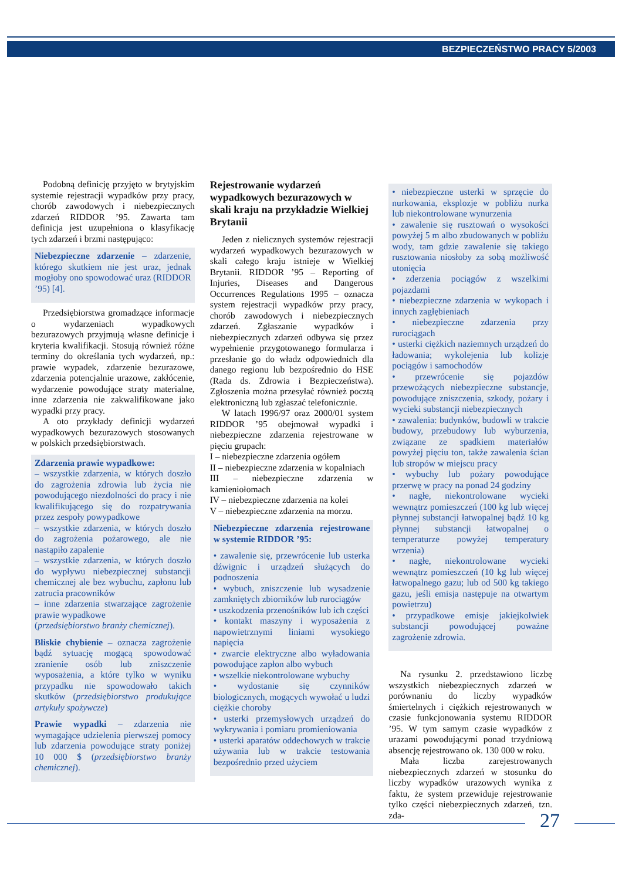BEZPIECZEŃSTWO PRACY 5/2003
Podobną definicję przyjęto w brytyjskim systemie rejestracji wypadków przy pracy, chorób zawodowych i niebezpiecznych zdarzeń RIDDOR ’95. Zawarta tam definicja jest uzupełniona o klasyfikację tych zdarzeń i brzmi następująco:
Niebezpieczne zdarzenie – zdarzenie, którego skutkiem nie jest uraz, jednak mogłoby ono spowodować uraz (RIDDOR ’95) [4].
Przedsiębiorstwa gromadzące informacje o wydarzeniach wypadkowych bezurazowych przyjmują własne definicje i kryteria kwalifikacji. Stosują również różne terminy do określania tych wydarzeń, np.: prawie wypadek, zdarzenie bezurazowe, zdarzenia potencjalnie urazowe, zakłócenie, wydarzenie powodujące straty materialne, inne zdarzenia nie zakwalifikowane jako wypadki przy pracy.
A oto przykłady definicji wydarzeń wypadkowych bezurazowych stosowanych w polskich przedsiębiorstwach.
Zdarzenia prawie wypadkowe:
– wszystkie zdarzenia, w których doszło do zagrożenia zdrowia lub życia nie powodującego niezdolności do pracy i nie kwalifikującego się do rozpatrywania przez zespoły powypadkowe
– wszystkie zdarzenia, w których doszło do zagrożenia pożarowego, ale nie nastąpiło zapalenie
– wszystkie zdarzenia, w których doszło do wypływu niebezpiecznej substancji chemicznej ale bez wybuchu, zapłonu lub zatrucia pracowników
– inne zdarzenia stwarzające zagrożenie prawie wypadkowe
(przedsiębiorstwo branży chemicznej).
Bliskie chybienie – oznacza zagrożenie bądź sytuację mogącą spowodować zranienie osób lub zniszczenie wyposażenia, a które tylko w wyniku przypadku nie spowodowało takich skutków (przedsiębiorstwo produkujące artykuły spożywcze)
Prawie wypadki – zdarzenia nie wymagające udzielenia pierwszej pomocy lub zdarzenia powodujące straty poniżej 10 000 $ (przedsiębiorstwo branży chemicznej).
Rejestrowanie wydarzeń wypadkowych bezurazowych w skali kraju na przykładzie Wielkiej Brytanii
Jeden z nielicznych systemów rejestracji wydarzeń wypadkowych bezurazowych w skali całego kraju istnieje w Wielkiej Brytanii. RIDDOR ’95 – Reporting of Injuries, Diseases and Dangerous Occurrences Regulations 1995 – oznacza system rejestracji wypadków przy pracy, chorób zawodowych i niebezpiecznych zdarzeń. Zgłaszanie wypadków i niebezpiecznych zdarzeń odbywa się przez wypełnienie przygotowanego formularza i przesłanie go do władz odpowiednich dla danego regionu lub bezpośrednio do HSE (Rada ds. Zdrowia i Bezpieczeństwa). Zgłoszenia można przesyłać również pocztą elektroniczną lub zgłaszać telefonicznie.
W latach 1996/97 oraz 2000/01 system RIDDOR ’95 obejmował wypadki i niebezpieczne zdarzenia rejestrowane w pięciu grupach:
I – niebezpieczne zdarzenia ogółem
II – niebezpieczne zdarzenia w kopalniach
III – niebezpieczne zdarzenia w kamieniołomach
IV – niebezpieczne zdarzenia na kolei
V – niebezpieczne zdarzenia na morzu.
Niebezpieczne zdarzenia rejestrowane w systemie RIDDOR ’95:
• zawalenie się, przewrócenie lub usterka dźwignic i urządzeń służących do podnoszenia
• wybuch, zniszczenie lub wysadzenie zamkniętych zbiorników lub rurociągów
• uszkodzenia przenośników lub ich części
• kontakt maszyny i wyposażenia z napowietrznymi liniami wysokiego napięcia
• zwarcie elektryczne albo wyładowania powodujące zapłon albo wybuch
• wszelkie niekontrolowane wybuchy
• wydostanie się czynników biologicznych, mogących wywołać u ludzi ciężkie choroby
• usterki przemysłowych urządzeń do wykrywania i pomiaru promieniowania
• usterki aparatów oddechowych w trakcie używania lub w trakcie testowania bezpośrednio przed użyciem
• niebezpieczne usterki w sprzęcie do nurkowania, eksplozje w pobliżu nurka lub niekontrolowane wynurzenia
• zawalenie się rusztowań o wysokości powyżej 5 m albo zbudowanych w pobliżu wody, tam gdzie zawalenie się takiego rusztowania niosłoby za sobą możliwość utonięcia
• zderzenia pociągów z wszelkimi pojazdami
• niebezpieczne zdarzenia w wykopach i innych zagłębieniach
• niebezpieczne zdarzenia przy rurociągach
• usterki ciężkich naziemnych urządzeń do ładowania; wykolejenia lub kolizje pociągów i samochodów
• przewrócenie się pojazdów przewożących niebezpieczne substancje, powodujące zniszczenia, szkody, pożary i wycieki substancji niebezpiecznych
• zawalenia: budynków, budowli w trakcie budowy, przebudowy lub wyburzenia, związane ze spadkiem materiałów powyżej pięciu ton, także zawalenia ścian lub stropów w miejscu pracy
• wybuchy lub pożary powodujące przerwę w pracy na ponad 24 godziny
• nagłe, niekontrolowane wycieki wewnątrz pomieszczeń (100 kg lub więcej płynnej substancji łatwopalnej bądź 10 kg płynnej substancji łatwopalnej o temperaturze powyżej temperatury wrzenia)
• nagłe, niekontrolowane wycieki wewnątrz pomieszczeń (10 kg lub więcej łatwopalnego gazu; lub od 500 kg takiego gazu, jeśli emisja następuje na otwartym powietrzu)
• przypadkowe emisje jakiejkolwiek substancji powodującej poważne zagrożenie zdrowia.
Na rysunku 2. przedstawiono liczbę wszystkich niebezpiecznych zdarzeń w porównaniu do liczby wypadków śmiertelnych i ciężkich rejestrowanych w czasie funkcjonowania systemu RIDDOR ’95. W tym samym czasie wypadków z urazami powodującymi ponad trzydniową absencję rejestrowano ok. 130 000 w roku.
Mała liczba zarejestrowanych niebezpiecznych zdarzeń w stosunku do liczby wypadków urazowych wynika z faktu, że system przewiduje rejestrowanie tylko części niebezpiecznych zdarzeń, tzn. zda-
27